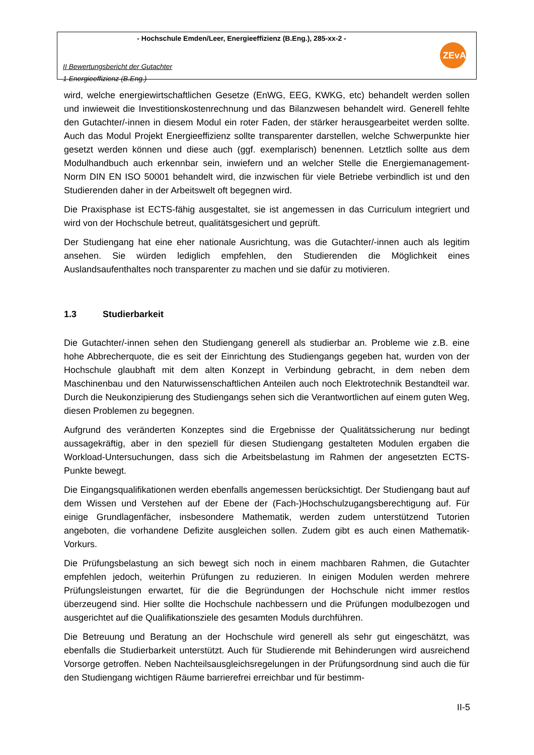- Hochschule Emden/Leer, Energieeffizienz (B.Eng.), 285-xx-2 -
II Bewertungsbericht der Gutachter
1 Energieeffizienz (B.Eng.)
ZEvA
wird, welche energiewirtschaftlichen Gesetze (EnWG, EEG, KWKG, etc) behandelt werden sollen und inwieweit die Investitionskostenrechnung und das Bilanzwesen behandelt wird. Generell fehlte den Gutachter/-innen in diesem Modul ein roter Faden, der stärker herausgearbeitet werden sollte. Auch das Modul Projekt Energieeffizienz sollte transparenter darstellen, welche Schwerpunkte hier gesetzt werden können und diese auch (ggf. exemplarisch) benennen. Letztlich sollte aus dem Modulhandbuch auch erkennbar sein, inwiefern und an welcher Stelle die Energiemanagement-Norm DIN EN ISO 50001 behandelt wird, die inzwischen für viele Betriebe verbindlich ist und den Studierenden daher in der Arbeitswelt oft begegnen wird.
Die Praxisphase ist ECTS-fähig ausgestaltet, sie ist angemessen in das Curriculum integriert und wird von der Hochschule betreut, qualitätsgesichert und geprüft.
Der Studiengang hat eine eher nationale Ausrichtung, was die Gutachter/-innen auch als legitim ansehen. Sie würden lediglich empfehlen, den Studierenden die Möglichkeit eines Auslandsaufenthaltes noch transparenter zu machen und sie dafür zu motivieren.
1.3 Studierbarkeit
Die Gutachter/-innen sehen den Studiengang generell als studierbar an. Probleme wie z.B. eine hohe Abbrecherquote, die es seit der Einrichtung des Studiengangs gegeben hat, wurden von der Hochschule glaubhaft mit dem alten Konzept in Verbindung gebracht, in dem neben dem Maschinenbau und den Naturwissenschaftlichen Anteilen auch noch Elektrotechnik Bestandteil war. Durch die Neukonzipierung des Studiengangs sehen sich die Verantwortlichen auf einem guten Weg, diesen Problemen zu begegnen.
Aufgrund des veränderten Konzeptes sind die Ergebnisse der Qualitätssicherung nur bedingt aussagekräftig, aber in den speziell für diesen Studiengang gestalteten Modulen ergaben die Workload-Untersuchungen, dass sich die Arbeitsbelastung im Rahmen der angesetzten ECTS-Punkte bewegt.
Die Eingangsqualifikationen werden ebenfalls angemessen berücksichtigt. Der Studiengang baut auf dem Wissen und Verstehen auf der Ebene der (Fach-)Hochschulzugangsberechtigung auf. Für einige Grundlagenfächer, insbesondere Mathematik, werden zudem unterstützend Tutorien angeboten, die vorhandene Defizite ausgleichen sollen. Zudem gibt es auch einen Mathematik-Vorkurs.
Die Prüfungsbelastung an sich bewegt sich noch in einem machbaren Rahmen, die Gutachter empfehlen jedoch, weiterhin Prüfungen zu reduzieren. In einigen Modulen werden mehrere Prüfungsleistungen erwartet, für die die Begründungen der Hochschule nicht immer restlos überzeugend sind. Hier sollte die Hochschule nachbessern und die Prüfungen modulbezogen und ausgerichtet auf die Qualifikationsziele des gesamten Moduls durchführen.
Die Betreuung und Beratung an der Hochschule wird generell als sehr gut eingeschätzt, was ebenfalls die Studierbarkeit unterstützt. Auch für Studierende mit Behinderungen wird ausreichend Vorsorge getroffen. Neben Nachteilsausgleichsregelungen in der Prüfungsordnung sind auch die für den Studiengang wichtigen Räume barrierefrei erreichbar und für bestimm-
II-5